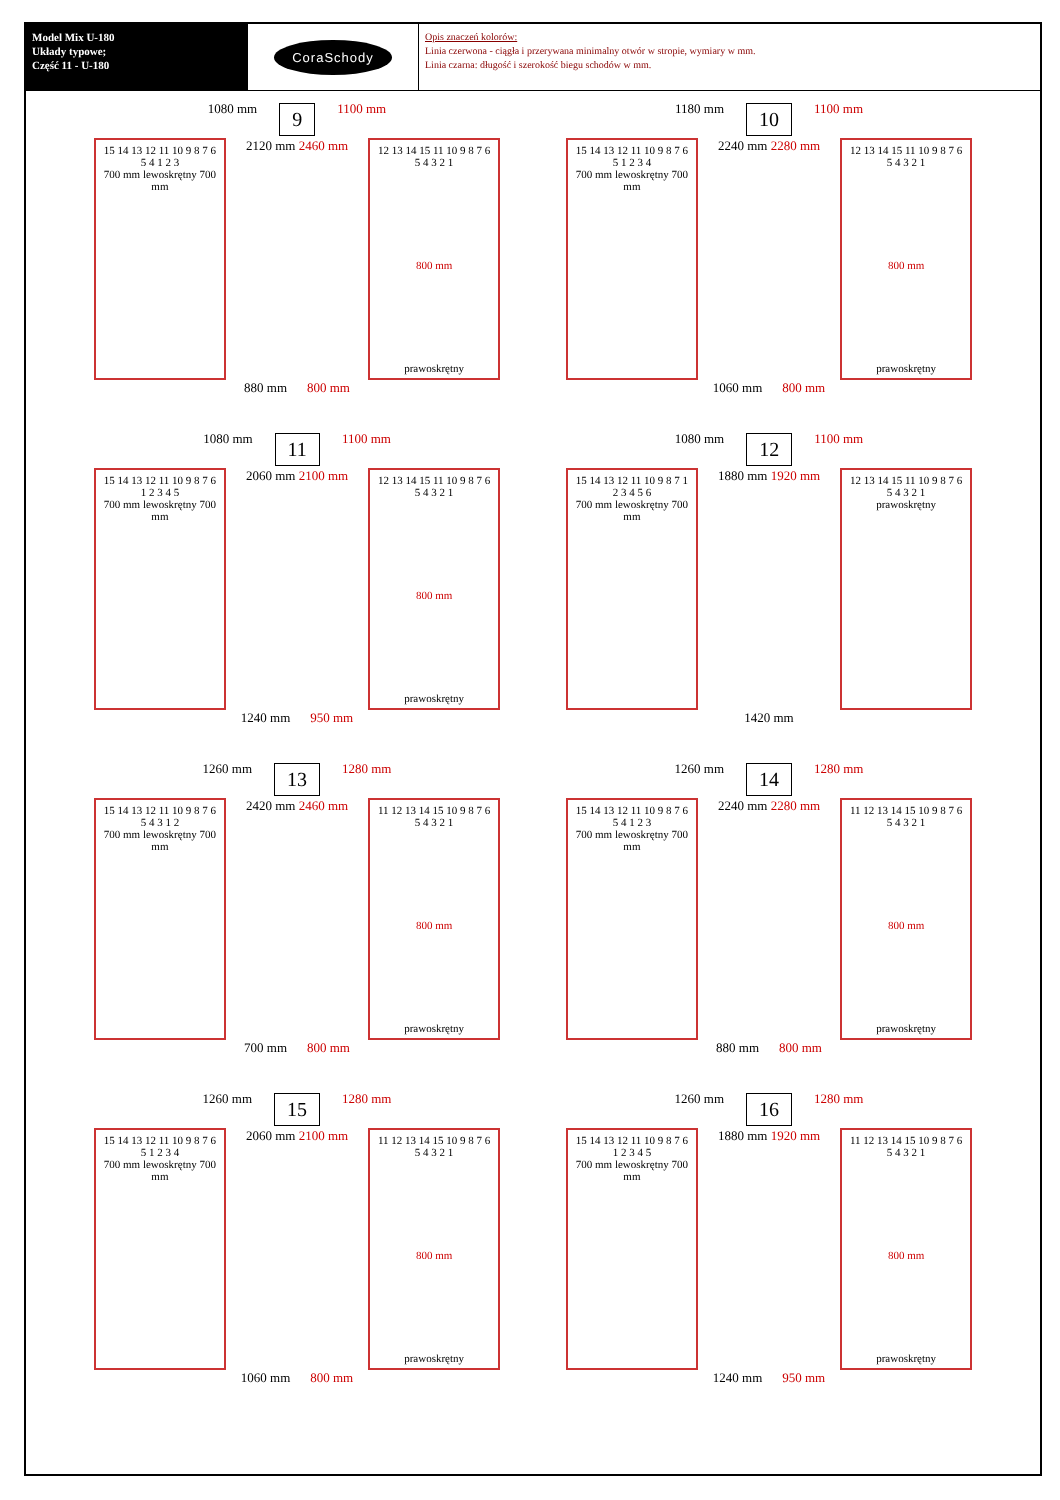Model Mix U-180
Układy typowe;
Część 11 - U-180
CoraSchody
Opis znaczeń kolorów:
Linia czerwona - ciągła i przerywana minimalny otwór w stropie, wymiary w mm.
Linia czarna: długość i szerokość biegu schodów w mm.
1080 mm 9 1100 mm
15 14 13 12 11 10 9 8 7 6 5 4 1 2 3
700 mm lewoskrętny 700 mm
2120 mm 2460 mm
12 13 14 15 11 10 9 8 7 6 5 4 3 2 1
800 mm
prawoskrętny
880 mm 800 mm
1180 mm 10 1100 mm
15 14 13 12 11 10 9 8 7 6 5 1 2 3 4
700 mm lewoskrętny 700 mm
2240 mm 2280 mm
12 13 14 15 11 10 9 8 7 6 5 4 3 2 1
800 mm
prawoskrętny
1060 mm 800 mm
1080 mm 11 1100 mm
15 14 13 12 11 10 9 8 7 6 1 2 3 4 5
700 mm lewoskrętny 700 mm
2060 mm 2100 mm
12 13 14 15 11 10 9 8 7 6 5 4 3 2 1
800 mm
prawoskrętny
1240 mm 950 mm
1080 mm 12 1100 mm
15 14 13 12 11 10 9 8 7 1 2 3 4 5 6
700 mm lewoskrętny 700 mm
1880 mm 1920 mm
12 13 14 15 11 10 9 8 7 6 5 4 3 2 1
prawoskrętny
1420 mm
1260 mm 13 1280 mm
15 14 13 12 11 10 9 8 7 6 5 4 3 1 2
700 mm lewoskrętny 700 mm
2420 mm 2460 mm
11 12 13 14 15 10 9 8 7 6 5 4 3 2 1
800 mm
prawoskrętny
700 mm 800 mm
1260 mm 14 1280 mm
15 14 13 12 11 10 9 8 7 6 5 4 1 2 3
700 mm lewoskrętny 700 mm
2240 mm 2280 mm
11 12 13 14 15 10 9 8 7 6 5 4 3 2 1
800 mm
prawoskrętny
880 mm 800 mm
1260 mm 15 1280 mm
15 14 13 12 11 10 9 8 7 6 5 1 2 3 4
700 mm lewoskrętny 700 mm
2060 mm 2100 mm
11 12 13 14 15 10 9 8 7 6 5 4 3 2 1
800 mm
prawoskrętny
1060 mm 800 mm
1260 mm 16 1280 mm
15 14 13 12 11 10 9 8 7 6 1 2 3 4 5
700 mm lewoskrętny 700 mm
1880 mm 1920 mm
11 12 13 14 15 10 9 8 7 6 5 4 3 2 1
800 mm
prawoskrętny
1240 mm 950 mm